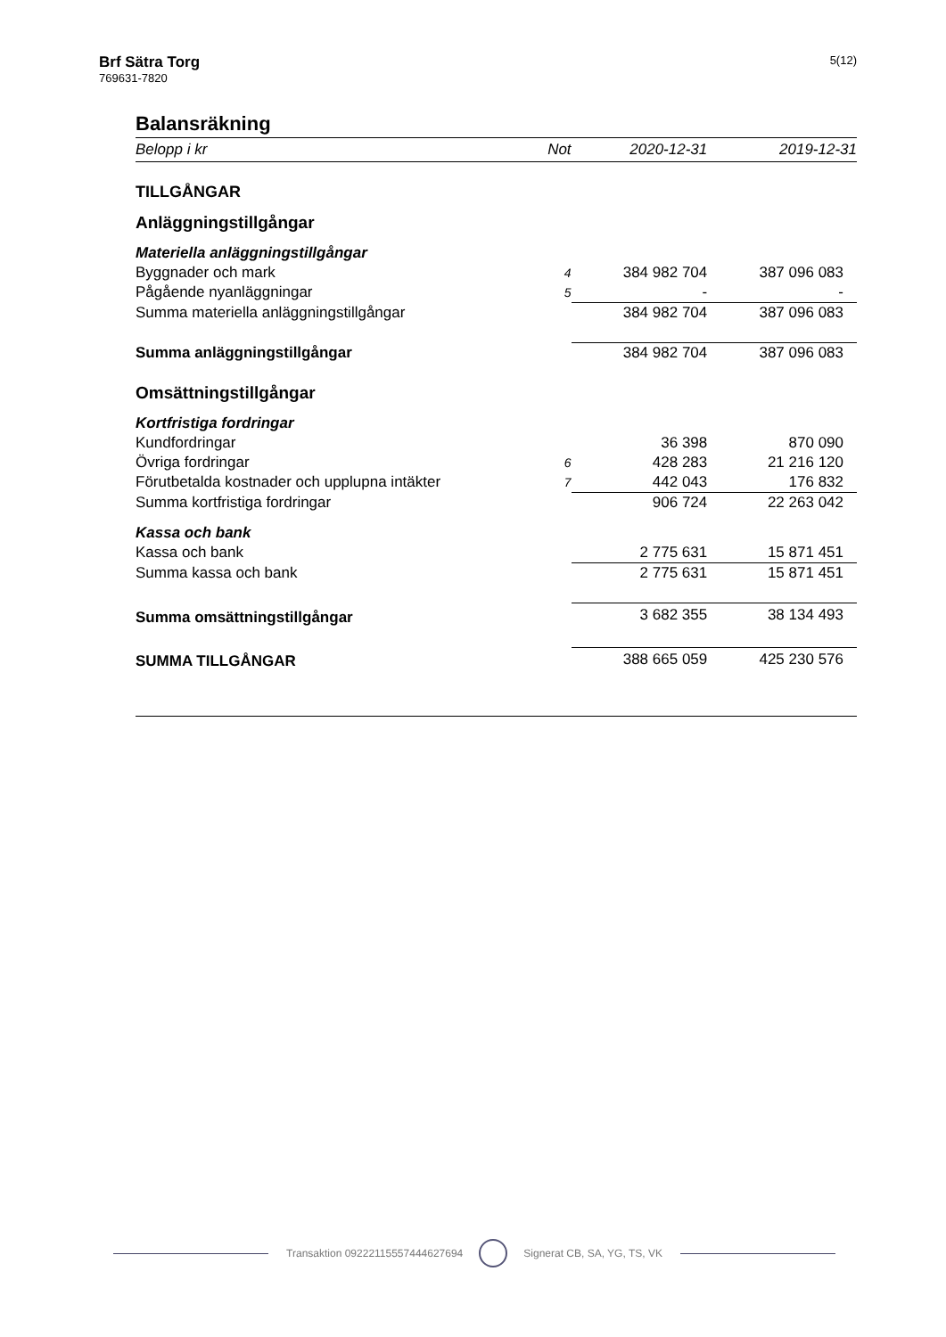Brf Sätra Torg
769631-7820
5(12)
Balansräkning
| Belopp i kr | Not | 2020-12-31 | 2019-12-31 |
| --- | --- | --- | --- |
| TILLGÅNGAR | | | |
| Anläggningstillgångar | | | |
| Materiella anläggningstillgångar | | | |
| Byggnader och mark | 4 | 384 982 704 | 387 096 083 |
| Pågående nyanläggningar | 5 | - | - |
| Summa materiella anläggningstillgångar | | 384 982 704 | 387 096 083 |
| Summa anläggningstillgångar | | 384 982 704 | 387 096 083 |
| Omsättningstillgångar | | | |
| Kortfristiga fordringar | | | |
| Kundfordringar | | 36 398 | 870 090 |
| Övriga fordringar | 6 | 428 283 | 21 216 120 |
| Förutbetalda kostnader och upplupna intäkter | 7 | 442 043 | 176 832 |
| Summa kortfristiga fordringar | | 906 724 | 22 263 042 |
| Kassa och bank | | | |
| Kassa och bank | | 2 775 631 | 15 871 451 |
| Summa kassa och bank | | 2 775 631 | 15 871 451 |
| Summa omsättningstillgångar | | 3 682 355 | 38 134 493 |
| SUMMA TILLGÅNGAR | | 388 665 059 | 425 230 576 |
Transaktion 09222115557444627694 Signerat CB, SA, YG, TS, VK